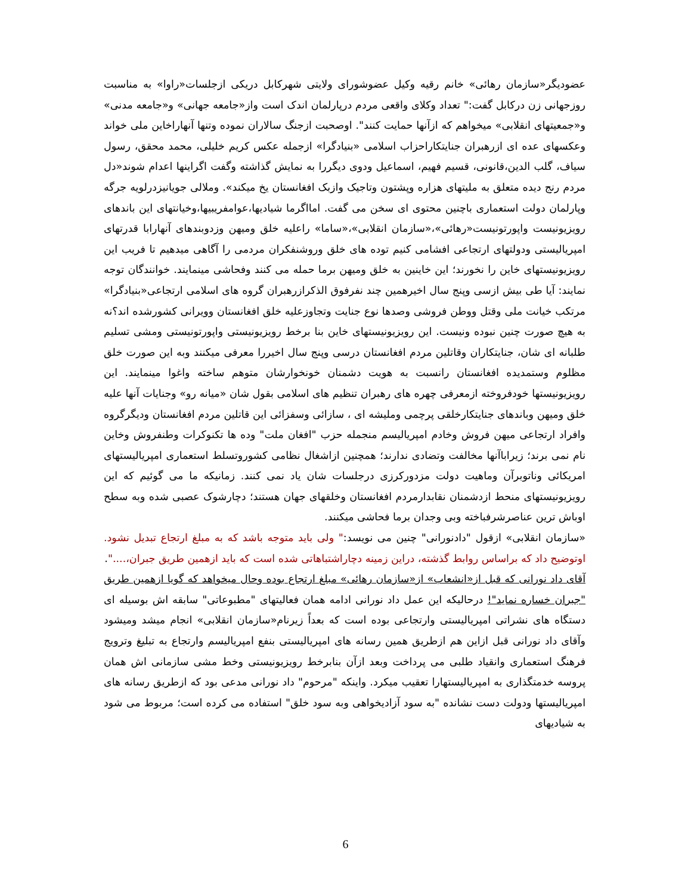عضودیگر«سازمان رهائی» خانم رقیه وکیل عضوشورای ولایتی شهرکابل دریکی ازجلسات«راوا» به مناسبت روزجهانی زن درکابل گفت:" تعداد وکلای واقعی مردم درپارلمان اندک است واز«جامعه جهانی» و«جامعه مدنی» و«جمعیتهای انقلابی» میخواهم که ازآنها حمایت کنند". اوصحبت ازجنگ سالاران نموده وتنها آنهاراخاین ملی خواند وعکسهای عده ای ازرهبران جنایتکاراحزاب اسلامی «بنیادگرا» ازجمله عکس کریم خلیلی، محمد محقق، رسول سیاف، گلب الدین،قانونی، قسیم فهیم، اسماعیل ودوی دیگررا به نمایش گذاشته وگفت اگراینها اعدام شوند«دل مردم رنج دیده متعلق به ملیتهای هزاره وپشتون وتاجیک وازبک افغانستان یخ میکند». وملالی جویانیزدرلویه جرگه وپارلمان دولت استعماری باچنین محتوی ای سخن می گفت. امااگرما شیادیها،عوامفریبیها،وخیانتهای این باندهای رویزیونیست واپورتونیست«رهائی»،«سازمان انقلابی»،«ساما» راعلیه خلق ومیهن وزدوبندهای آنهارابا قدرتهای امپریالیستی ودولتهای ارتجاعی افشامی کنیم توده های خلق وروشنفکران مردمی را آگاهی میدهیم تا فریب این رویزیونیستهای خاین را نخورند؛ این خاینین به خلق ومیهن برما حمله می کنند وفحاشی مینمایند. خوانندگان توجه نمایند: آیا طی بیش ازسی وپنج سال اخیرهمین چند نفرفوق الذکرازرهبران گروه های اسلامی ارتجاعی«بنیادگرا» مرتکب خیانت ملی وقتل ووطن فروشی وصدها نوع جنایت وتجاوزعلیه خلق افغانستان وویرانی کشورشده اند؟نه به هیچ صورت چنین نبوده ونیست. این رویزیونیستهای خاین بنا برخط رویزیونیستی واپورتونیستی ومشی تسلیم طلبانه ای شان، جنایتکاران وقاتلین مردم افغانستان درسی وپنج سال اخیررا معرفی میکنند وبه این صورت خلق مظلوم وستمدیده افغانستان رانسبت به هویت دشمنان خونخوارشان متوهم ساخته واغوا مینمایند. این رویزیونیستها خودفروخته ازمعرفی چهره های رهبران تنظیم های اسلامی بقول شان «میانه رو» وجنایات آنها علیه خلق ومیهن وباندهای جنایتکارخلقی پرچمی وملیشه ای ، سازائی وسفزائی این قاتلین مردم افغانستان ودیگرگروه وافراد ارتجاعی میهن فروش وخادم امپریالیسم منجمله حزب "افغان ملت" وده ها تکنوکرات وطنفروش وخاین نام نمی برند؛ زیراباآنها مخالفت وتضادی ندارند؛ همچنین ازاشغال نظامی کشوروتسلط استعماری امپریالیستهای امریکائی وناتوبرآن وماهیت دولت مزدورکرزی درجلسات شان یاد نمی کنند. زمانیکه ما می گوئیم که این رویزیونیستهای منحط ازدشمنان نقابدارمردم افغانستان وخلقهای جهان هستند؛ دچارشوک عصبی شده وبه سطح اوباش ترین عناصرشرفباخته وبی وجدان برما فحاشی میکنند.
«سازمان انقلابی» ازقول "دادنورانی" چنین می نویسد:" ولی باید متوجه باشد که به مبلغ ارتجاع تبدیل نشود. اوتوضیح داد که براساس روابط گذشته، دراین زمینه دچاراشتباهاتی شده است که باید ازهمین طریق جبران،....".
آقای داد نورانی که قبل از«انشعاب» از«سازمان رهائی» مبلغ ارتجاع بوده وحال میخواهد که گویا ازهمین طریق "جبران خساره نماید"! درحالیکه این عمل داد نورانی ادامه همان فعالیتهای "مطبوعاتی" سابقه اش بوسیله ای دستگاه های نشراتی امپریالیستی وارتجاعی بوده است که بعداً زیرنام«سازمان انقلابی» انجام میشد ومیشود وآقای داد نورانی قبل ازاین هم ازطریق همین رسانه های امپریالیستی بنفع امپریالیسم وارتجاع به تبلیغ وترویج فرهنگ استعماری وانقیاد طلبی می پرداخت وبعد ازآن بنابرخط رویزیونیستی وخط مشی سازمانی اش همان پروسه خدمتگذاری به امپریالیستهارا تعقیب میکرد. واینکه "مرحوم" داد نورانی مدعی بود که ازطریق رسانه های امپریالیستها ودولت دست نشانده "به سود آزادیخواهی وبه سود خلق" استفاده می کرده است؛ مربوط می شود به شیادیهای
6